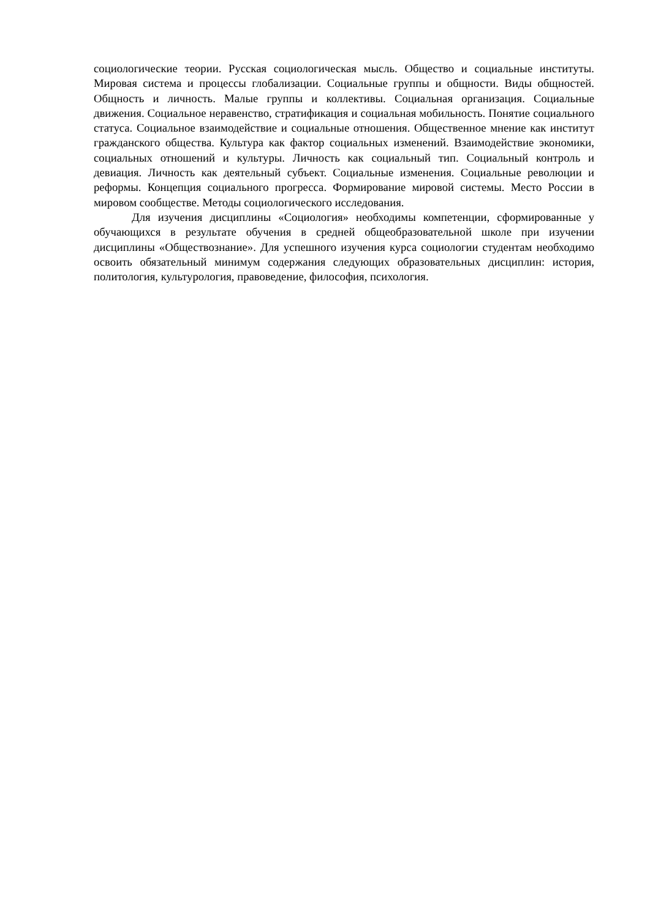социологические теории. Русская социологическая мысль. Общество и социальные институты. Мировая система и процессы глобализации. Социальные группы и общности. Виды общностей. Общность и личность. Малые группы и коллективы. Социальная организация. Социальные движения. Социальное неравенство, стратификация и социальная мобильность. Понятие социального статуса. Социальное взаимодействие и социальные отношения. Общественное мнение как институт гражданского общества. Культура как фактор социальных изменений. Взаимодействие экономики, социальных отношений и культуры. Личность как социальный тип. Социальный контроль и девиация. Личность как деятельный субъект. Социальные изменения. Социальные революции и реформы. Концепция социального прогресса. Формирование мировой системы. Место России в мировом сообществе. Методы социологического исследования.
Для изучения дисциплины «Социология» необходимы компетенции, сформированные у обучающихся в результате обучения в средней общеобразовательной школе при изучении дисциплины «Обществознание». Для успешного изучения курса социологии студентам необходимо освоить обязательный минимум содержания следующих образовательных дисциплин: история, политология, культурология, правоведение, философия, психология.